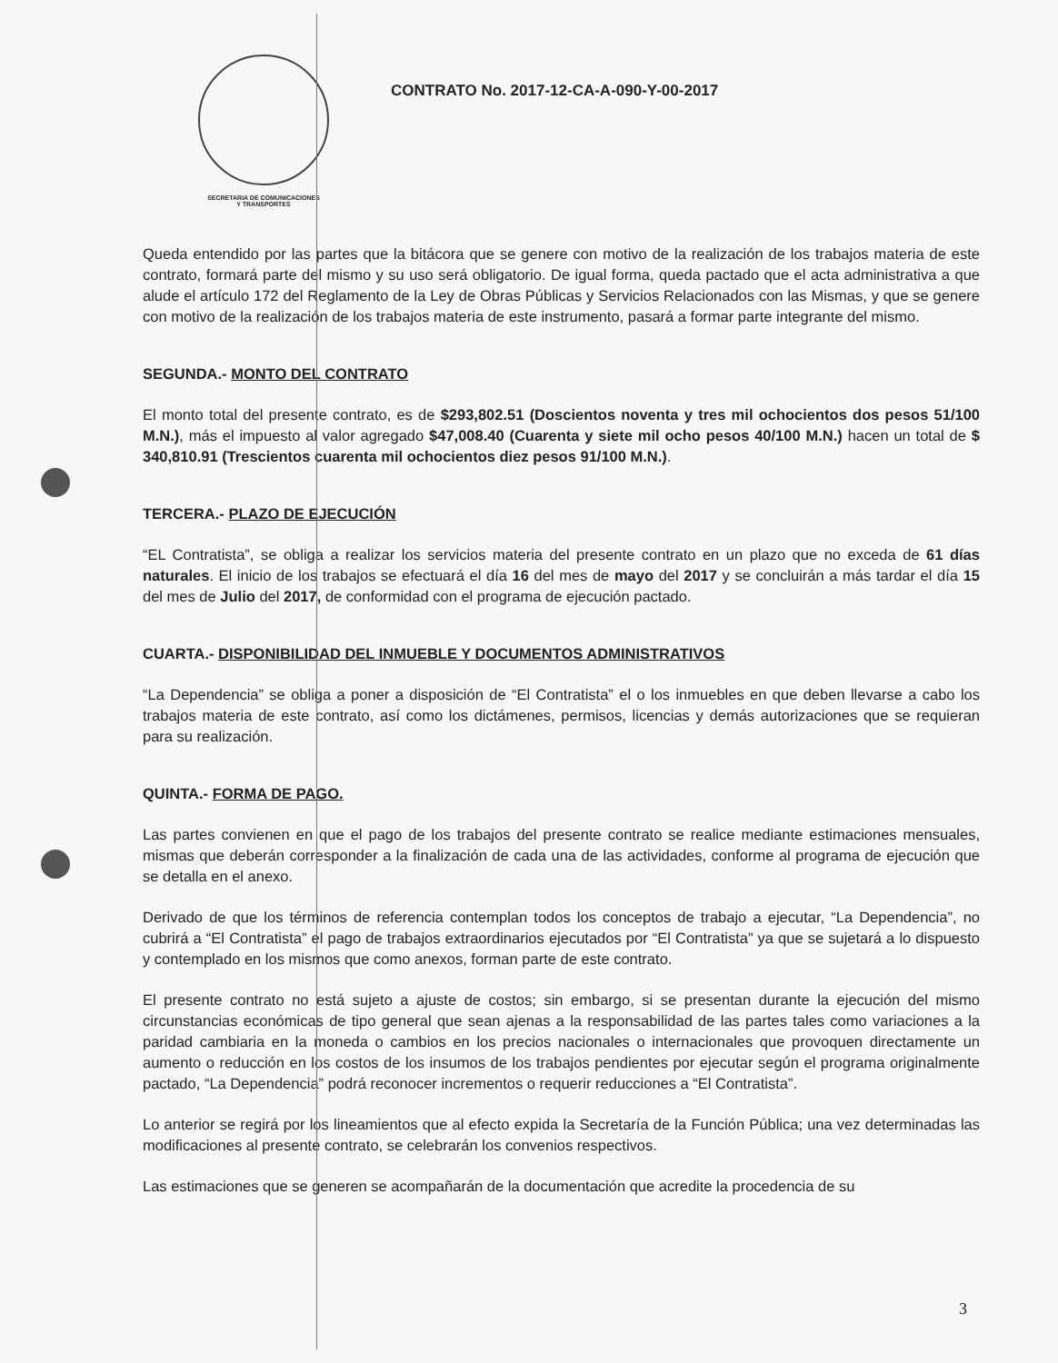SECRETARIA DE COMUNICACIONES
Y TRANSPORTES
CONTRATO No. 2017-12-CA-A-090-Y-00-2017
Queda entendido por las partes que la bitácora que se genere con motivo de la realización de los trabajos materia de este contrato, formará parte del mismo y su uso será obligatorio. De igual forma, queda pactado que el acta administrativa a que alude el artículo 172 del Reglamento de la Ley de Obras Públicas y Servicios Relacionados con las Mismas, y que se genere con motivo de la realización de los trabajos materia de este instrumento, pasará a formar parte integrante del mismo.
SEGUNDA.- MONTO DEL CONTRATO
El monto total del presente contrato, es de $293,802.51 (Doscientos noventa y tres mil ochocientos dos pesos 51/100 M.N.), más el impuesto al valor agregado $47,008.40 (Cuarenta y siete mil ocho pesos 40/100 M.N.) hacen un total de $ 340,810.91 (Trescientos cuarenta mil ochocientos diez pesos 91/100 M.N.).
TERCERA.- PLAZO DE EJECUCIÓN
“EL Contratista”, se obliga a realizar los servicios materia del presente contrato en un plazo que no exceda de 61 días naturales. El inicio de los trabajos se efectuará el día 16 del mes de mayo del 2017 y se concluirán a más tardar el día 15 del mes de Julio del 2017, de conformidad con el programa de ejecución pactado.
CUARTA.- DISPONIBILIDAD DEL INMUEBLE Y DOCUMENTOS ADMINISTRATIVOS
“La Dependencia” se obliga a poner a disposición de “El Contratista” el o los inmuebles en que deben llevarse a cabo los trabajos materia de este contrato, así como los dictámenes, permisos, licencias y demás autorizaciones que se requieran para su realización.
QUINTA.- FORMA DE PAGO.
Las partes convienen en que el pago de los trabajos del presente contrato se realice mediante estimaciones mensuales, mismas que deberán corresponder a la finalización de cada una de las actividades, conforme al programa de ejecución que se detalla en el anexo.
Derivado de que los términos de referencia contemplan todos los conceptos de trabajo a ejecutar, “La Dependencia”, no cubrirá a “El Contratista” el pago de trabajos extraordinarios ejecutados por “El Contratista” ya que se sujetará a lo dispuesto y contemplado en los mismos que como anexos, forman parte de este contrato.
El presente contrato no está sujeto a ajuste de costos; sin embargo, si se presentan durante la ejecución del mismo circunstancias económicas de tipo general que sean ajenas a la responsabilidad de las partes tales como variaciones a la paridad cambiaria en la moneda o cambios en los precios nacionales o internacionales que provoquen directamente un aumento o reducción en los costos de los insumos de los trabajos pendientes por ejecutar según el programa originalmente pactado, “La Dependencia” podrá reconocer incrementos o requerir reducciones a “El Contratista”.
Lo anterior se regirá por los lineamientos que al efecto expida la Secretaría de la Función Pública; una vez determinadas las modificaciones al presente contrato, se celebrarán los convenios respectivos.
Las estimaciones que se generen se acompañarán de la documentación que acredite la procedencia de su
3